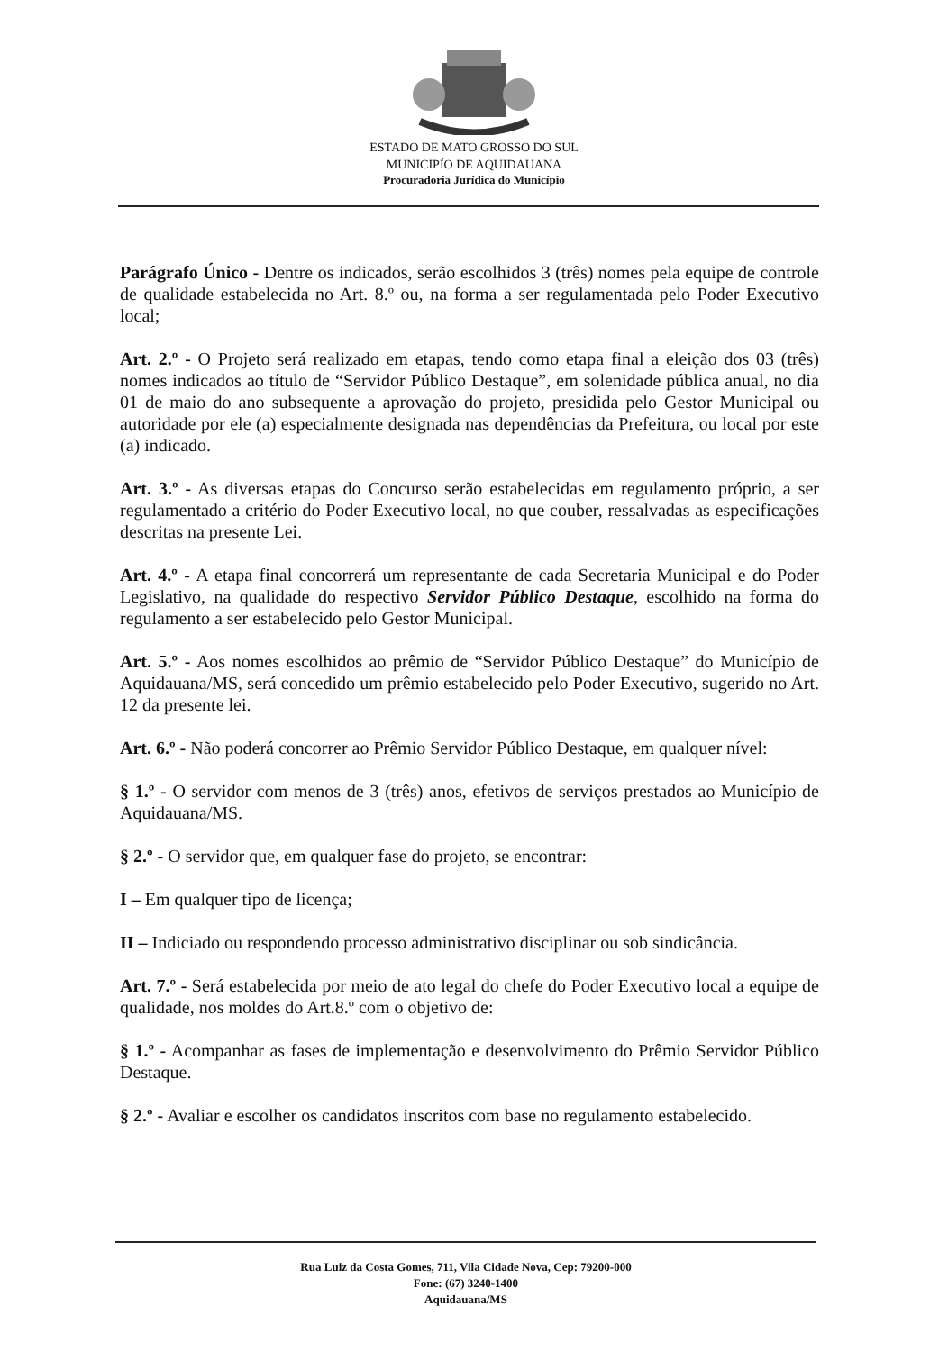ESTADO DE MATO GROSSO DO SUL
MUNICIPÍO DE AQUIDAUANA
Procuradoria Jurídica do Município
Parágrafo Único - Dentre os indicados, serão escolhidos 3 (três) nomes pela equipe de controle de qualidade estabelecida no Art. 8.º ou, na forma a ser regulamentada pelo Poder Executivo local;
Art. 2.º - O Projeto será realizado em etapas, tendo como etapa final a eleição dos 03 (três) nomes indicados ao título de “Servidor Público Destaque”, em solenidade pública anual, no dia 01 de maio do ano subsequente a aprovação do projeto, presidida pelo Gestor Municipal ou autoridade por ele (a) especialmente designada nas dependências da Prefeitura, ou local por este (a) indicado.
Art. 3.º - As diversas etapas do Concurso serão estabelecidas em regulamento próprio, a ser regulamentado a critério do Poder Executivo local, no que couber, ressalvadas as especificações descritas na presente Lei.
Art. 4.º - A etapa final concorrerá um representante de cada Secretaria Municipal e do Poder Legislativo, na qualidade do respectivo Servidor Público Destaque, escolhido na forma do regulamento a ser estabelecido pelo Gestor Municipal.
Art. 5.º - Aos nomes escolhidos ao prêmio de “Servidor Público Destaque” do Município de Aquidauana/MS, será concedido um prêmio estabelecido pelo Poder Executivo, sugerido no Art. 12 da presente lei.
Art. 6.º - Não poderá concorrer ao Prêmio Servidor Público Destaque, em qualquer nível:
§ 1.º - O servidor com menos de 3 (três) anos, efetivos de serviços prestados ao Município de Aquidauana/MS.
§ 2.º - O servidor que, em qualquer fase do projeto, se encontrar:
I – Em qualquer tipo de licença;
II – Indiciado ou respondendo processo administrativo disciplinar ou sob sindicância.
Art. 7.º - Será estabelecida por meio de ato legal do chefe do Poder Executivo local a equipe de qualidade, nos moldes do Art.8.º com o objetivo de:
§ 1.º - Acompanhar as fases de implementação e desenvolvimento do Prêmio Servidor Público Destaque.
§ 2.º - Avaliar e escolher os candidatos inscritos com base no regulamento estabelecido.
Rua Luiz da Costa Gomes, 711, Vila Cidade Nova, Cep: 79200-000
Fone: (67) 3240-1400
Aquidauana/MS